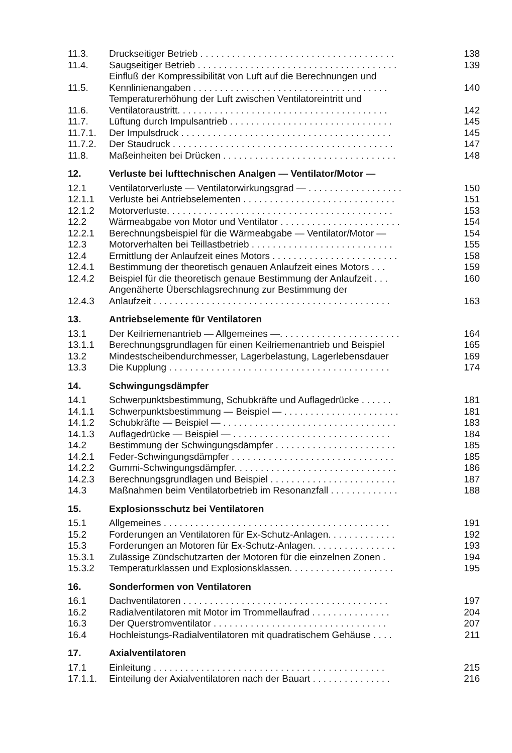| 11.3. | Druckseitiger Betrieb . . . . . . . . . . . . . . . . . . . . . . . . . . . . . . . . . . . . . | 138 |
| 11.4. | Saugseitiger Betrieb . . . . . . . . . . . . . . . . . . . . . . . . . . . . . . . . . . . . . . | 139 |
| 11.5. | Einfluß der Kompressibilität von Luft auf die Berechnungen und Kennlinienangaben . . . . . . . . . . . . . . . . . . . . . . . . . . . . . . . . . . . . . | 140 |
| 11.6. | Temperaturerhöhung der Luft zwischen Ventilatoreintritt und Ventilatoraustritt. . . . . . . . . . . . . . . . . . . . . . . . . . . . . . . . . . . . . . . . | 142 |
| 11.7. | Lüftung durch Impulsantrieb . . . . . . . . . . . . . . . . . . . . . . . . . . . . . . . | 145 |
| 11.7.1. | Der Impulsdruck . . . . . . . . . . . . . . . . . . . . . . . . . . . . . . . . . . . . . . . . | 145 |
| 11.7.2. | Der Staudruck . . . . . . . . . . . . . . . . . . . . . . . . . . . . . . . . . . . . . . . . . . | 147 |
| 11.8. | Maßeinheiten bei Drücken . . . . . . . . . . . . . . . . . . . . . . . . . . . . . . . . . | 148 |
| 12. | Verluste bei lufttechnischen Analgen — Ventilator/Motor — | |
| 12.1 | Ventilatorverluste — Ventilatorwirkungsgrad — . . . . . . . . . . . . . . . . . . | 150 |
| 12.1.1 | Verluste bei Antriebselementen . . . . . . . . . . . . . . . . . . . . . . . . . . . . . | 151 |
| 12.1.2 | Motorverluste. . . . . . . . . . . . . . . . . . . . . . . . . . . . . . . . . . . . . . . . . . . | 153 |
| 12.2 | Wärmeabgabe von Motor und Ventilator . . . . . . . . . . . . . . . . . . . . . . . | 154 |
| 12.2.1 | Berechnungsbeispiel für die Wärmeabgabe — Ventilator/Motor — | 154 |
| 12.3 | Motorverhalten bei Teillastbetrieb . . . . . . . . . . . . . . . . . . . . . . . . . . . | 155 |
| 12.4 | Ermittlung der Anlaufzeit eines Motors . . . . . . . . . . . . . . . . . . . . . . . . | 158 |
| 12.4.1 | Bestimmung der theoretisch genauen Anlaufzeit eines Motors . . . | 159 |
| 12.4.2 | Beispiel für die theoretisch genaue Bestimmung der Anlaufzeit . . . | 160 |
| 12.4.3 | Angenäherte Überschlagsrechnung zur Bestimmung der Anlaufzeit . . . . . . . . . . . . . . . . . . . . . . . . . . . . . . . . . . . . . . . . . . . . . | 163 |
| 13. | Antriebselemente für Ventilatoren | |
| 13.1 | Der Keilriemenantrieb — Allgemeines —. . . . . . . . . . . . . . . . . . . . . . . | 164 |
| 13.1.1 | Berechnungsgrundlagen für einen Keilriemenantrieb und Beispiel | 165 |
| 13.2 | Mindestscheibendurchmesser, Lagerbelastung, Lagerlebensdauer | 169 |
| 13.3 | Die Kupplung . . . . . . . . . . . . . . . . . . . . . . . . . . . . . . . . . . . . . . . . . . | 174 |
| 14. | Schwingungsdämpfer | |
| 14.1 | Schwerpunktsbestimmung, Schubkräfte und Auflagedrücke . . . . . . | 181 |
| 14.1.1 | Schwerpunktsbestimmung — Beispiel — . . . . . . . . . . . . . . . . . . . . . . | 181 |
| 14.1.2 | Schubkräfte — Beispiel — . . . . . . . . . . . . . . . . . . . . . . . . . . . . . . . . . | 183 |
| 14.1.3 | Auflagedrücke — Beispiel — . . . . . . . . . . . . . . . . . . . . . . . . . . . . . . | 184 |
| 14.2 | Bestimmung der Schwingungsdämpfer . . . . . . . . . . . . . . . . . . . . . . . | 185 |
| 14.2.1 | Feder-Schwingungsdämpfer . . . . . . . . . . . . . . . . . . . . . . . . . . . . . . . | 185 |
| 14.2.2 | Gummi-Schwingungsdämpfer. . . . . . . . . . . . . . . . . . . . . . . . . . . . . . . | 186 |
| 14.2.3 | Berechnungsgrundlagen und Beispiel . . . . . . . . . . . . . . . . . . . . . . . . | 187 |
| 14.3 | Maßnahmen beim Ventilatorbetrieb im Resonanzfall . . . . . . . . . . . . . | 188 |
| 15. | Explosionsschutz bei Ventilatoren | |
| 15.1 | Allgemeines . . . . . . . . . . . . . . . . . . . . . . . . . . . . . . . . . . . . . . . . . . . | 191 |
| 15.2 | Forderungen an Ventilatoren für Ex-Schutz-Anlagen. . . . . . . . . . . . . | 192 |
| 15.3 | Forderungen an Motoren für Ex-Schutz-Anlagen. . . . . . . . . . . . . . . . | 193 |
| 15.3.1 | Zulässige Zündschutzarten der Motoren für die einzelnen Zonen . | 194 |
| 15.3.2 | Temperaturklassen und Explosionsklassen. . . . . . . . . . . . . . . . . . . . | 195 |
| 16. | Sonderformen von Ventilatoren | |
| 16.1 | Dachventilatoren . . . . . . . . . . . . . . . . . . . . . . . . . . . . . . . . . . . . . . . | 197 |
| 16.2 | Radialventilatoren mit Motor im Trommellaufrad . . . . . . . . . . . . . . . | 204 |
| 16.3 | Der Querstromventilator . . . . . . . . . . . . . . . . . . . . . . . . . . . . . . . . . | 207 |
| 16.4 | Hochleistungs-Radialventilatoren mit quadratischem Gehäuse . . . . | 211 |
| 17. | Axialventilatoren | |
| 17.1 | Einleitung . . . . . . . . . . . . . . . . . . . . . . . . . . . . . . . . . . . . . . . . . . . . | 215 |
| 17.1.1. | Einteilung der Axialventilatoren nach der Bauart . . . . . . . . . . . . . . . | 216 |